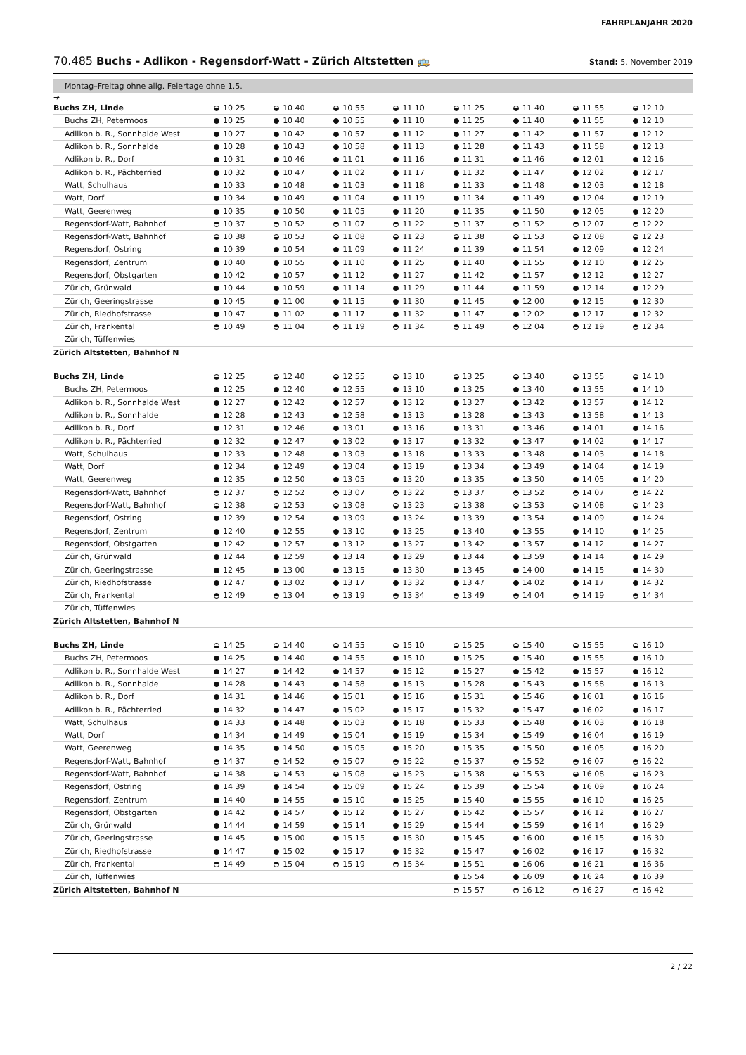FAHRPLANJAHR 2020
70.485 Buchs - Adlikon - Regensdorf-Watt - Zürich Altstetten 🚌 Stand: 5. November 2019
Montag–Freitag ohne allg. Feiertage ohne 1.5.
➔
| Buchs ZH, Linde | 10 25 | 10 40 | 10 55 | 11 10 | 11 25 | 11 40 | 11 55 | 12 10 |
| Buchs ZH, Petermoos | 10 25 | 10 40 | 10 55 | 11 10 | 11 25 | 11 40 | 11 55 | 12 10 |
| Adlikon b. R., Sonnhalde West | 10 27 | 10 42 | 10 57 | 11 12 | 11 27 | 11 42 | 11 57 | 12 12 |
| Adlikon b. R., Sonnhalde | 10 28 | 10 43 | 10 58 | 11 13 | 11 28 | 11 43 | 11 58 | 12 13 |
| Adlikon b. R., Dorf | 10 31 | 10 46 | 11 01 | 11 16 | 11 31 | 11 46 | 12 01 | 12 16 |
| Adlikon b. R., Pächterried | 10 32 | 10 47 | 11 02 | 11 17 | 11 32 | 11 47 | 12 02 | 12 17 |
| Watt, Schulhaus | 10 33 | 10 48 | 11 03 | 11 18 | 11 33 | 11 48 | 12 03 | 12 18 |
| Watt, Dorf | 10 34 | 10 49 | 11 04 | 11 19 | 11 34 | 11 49 | 12 04 | 12 19 |
| Watt, Geerenweg | 10 35 | 10 50 | 11 05 | 11 20 | 11 35 | 11 50 | 12 05 | 12 20 |
| Regensdorf-Watt, Bahnhof | 10 37 | 10 52 | 11 07 | 11 22 | 11 37 | 11 52 | 12 07 | 12 22 |
| Regensdorf-Watt, Bahnhof | 10 38 | 10 53 | 11 08 | 11 23 | 11 38 | 11 53 | 12 08 | 12 23 |
| Regensdorf, Ostring | 10 39 | 10 54 | 11 09 | 11 24 | 11 39 | 11 54 | 12 09 | 12 24 |
| Regensdorf, Zentrum | 10 40 | 10 55 | 11 10 | 11 25 | 11 40 | 11 55 | 12 10 | 12 25 |
| Regensdorf, Obstgarten | 10 42 | 10 57 | 11 12 | 11 27 | 11 42 | 11 57 | 12 12 | 12 27 |
| Zürich, Grünwald | 10 44 | 10 59 | 11 14 | 11 29 | 11 44 | 11 59 | 12 14 | 12 29 |
| Zürich, Geeringstrasse | 10 45 | 11 00 | 11 15 | 11 30 | 11 45 | 12 00 | 12 15 | 12 30 |
| Zürich, Riedhofstrasse | 10 47 | 11 02 | 11 17 | 11 32 | 11 47 | 12 02 | 12 17 | 12 32 |
| Zürich, Frankental | 10 49 | 11 04 | 11 19 | 11 34 | 11 49 | 12 04 | 12 19 | 12 34 |
| Zürich, Tüffenwies | | | | | | | | |
| Zürich Altstetten, Bahnhof N | | | | | | | | |
| Buchs ZH, Linde | 12 25 | 12 40 | 12 55 | 13 10 | 13 25 | 13 40 | 13 55 | 14 10 |
| Buchs ZH, Petermoos | 12 25 | 12 40 | 12 55 | 13 10 | 13 25 | 13 40 | 13 55 | 14 10 |
| Adlikon b. R., Sonnhalde West | 12 27 | 12 42 | 12 57 | 13 12 | 13 27 | 13 42 | 13 57 | 14 12 |
| Adlikon b. R., Sonnhalde | 12 28 | 12 43 | 12 58 | 13 13 | 13 28 | 13 43 | 13 58 | 14 13 |
| Adlikon b. R., Dorf | 12 31 | 12 46 | 13 01 | 13 16 | 13 31 | 13 46 | 14 01 | 14 16 |
| Adlikon b. R., Pächterried | 12 32 | 12 47 | 13 02 | 13 17 | 13 32 | 13 47 | 14 02 | 14 17 |
| Watt, Schulhaus | 12 33 | 12 48 | 13 03 | 13 18 | 13 33 | 13 48 | 14 03 | 14 18 |
| Watt, Dorf | 12 34 | 12 49 | 13 04 | 13 19 | 13 34 | 13 49 | 14 04 | 14 19 |
| Watt, Geerenweg | 12 35 | 12 50 | 13 05 | 13 20 | 13 35 | 13 50 | 14 05 | 14 20 |
| Regensdorf-Watt, Bahnhof | 12 37 | 12 52 | 13 07 | 13 22 | 13 37 | 13 52 | 14 07 | 14 22 |
| Regensdorf-Watt, Bahnhof | 12 38 | 12 53 | 13 08 | 13 23 | 13 38 | 13 53 | 14 08 | 14 23 |
| Regensdorf, Ostring | 12 39 | 12 54 | 13 09 | 13 24 | 13 39 | 13 54 | 14 09 | 14 24 |
| Regensdorf, Zentrum | 12 40 | 12 55 | 13 10 | 13 25 | 13 40 | 13 55 | 14 10 | 14 25 |
| Regensdorf, Obstgarten | 12 42 | 12 57 | 13 12 | 13 27 | 13 42 | 13 57 | 14 12 | 14 27 |
| Zürich, Grünwald | 12 44 | 12 59 | 13 14 | 13 29 | 13 44 | 13 59 | 14 14 | 14 29 |
| Zürich, Geeringstrasse | 12 45 | 13 00 | 13 15 | 13 30 | 13 45 | 14 00 | 14 15 | 14 30 |
| Zürich, Riedhofstrasse | 12 47 | 13 02 | 13 17 | 13 32 | 13 47 | 14 02 | 14 17 | 14 32 |
| Zürich, Frankental | 12 49 | 13 04 | 13 19 | 13 34 | 13 49 | 14 04 | 14 19 | 14 34 |
| Zürich, Tüffenwies | | | | | | | | |
| Zürich Altstetten, Bahnhof N | | | | | | | | |
| Buchs ZH, Linde | 14 25 | 14 40 | 14 55 | 15 10 | 15 25 | 15 40 | 15 55 | 16 10 |
| Buchs ZH, Petermoos | 14 25 | 14 40 | 14 55 | 15 10 | 15 25 | 15 40 | 15 55 | 16 10 |
| Adlikon b. R., Sonnhalde West | 14 27 | 14 42 | 14 57 | 15 12 | 15 27 | 15 42 | 15 57 | 16 12 |
| Adlikon b. R., Sonnhalde | 14 28 | 14 43 | 14 58 | 15 13 | 15 28 | 15 43 | 15 58 | 16 13 |
| Adlikon b. R., Dorf | 14 31 | 14 46 | 15 01 | 15 16 | 15 31 | 15 46 | 16 01 | 16 16 |
| Adlikon b. R., Pächterried | 14 32 | 14 47 | 15 02 | 15 17 | 15 32 | 15 47 | 16 02 | 16 17 |
| Watt, Schulhaus | 14 33 | 14 48 | 15 03 | 15 18 | 15 33 | 15 48 | 16 03 | 16 18 |
| Watt, Dorf | 14 34 | 14 49 | 15 04 | 15 19 | 15 34 | 15 49 | 16 04 | 16 19 |
| Watt, Geerenweg | 14 35 | 14 50 | 15 05 | 15 20 | 15 35 | 15 50 | 16 05 | 16 20 |
| Regensdorf-Watt, Bahnhof | 14 37 | 14 52 | 15 07 | 15 22 | 15 37 | 15 52 | 16 07 | 16 22 |
| Regensdorf-Watt, Bahnhof | 14 38 | 14 53 | 15 08 | 15 23 | 15 38 | 15 53 | 16 08 | 16 23 |
| Regensdorf, Ostring | 14 39 | 14 54 | 15 09 | 15 24 | 15 39 | 15 54 | 16 09 | 16 24 |
| Regensdorf, Zentrum | 14 40 | 14 55 | 15 10 | 15 25 | 15 40 | 15 55 | 16 10 | 16 25 |
| Regensdorf, Obstgarten | 14 42 | 14 57 | 15 12 | 15 27 | 15 42 | 15 57 | 16 12 | 16 27 |
| Zürich, Grünwald | 14 44 | 14 59 | 15 14 | 15 29 | 15 44 | 15 59 | 16 14 | 16 29 |
| Zürich, Geeringstrasse | 14 45 | 15 00 | 15 15 | 15 30 | 15 45 | 16 00 | 16 15 | 16 30 |
| Zürich, Riedhofstrasse | 14 47 | 15 02 | 15 17 | 15 32 | 15 47 | 16 02 | 16 17 | 16 32 |
| Zürich, Frankental | 14 49 | 15 04 | 15 19 | 15 34 | 15 51 | 16 06 | 16 21 | 16 36 |
| Zürich, Tüffenwies | | | | | 15 54 | 16 09 | 16 24 | 16 39 |
| Zürich Altstetten, Bahnhof N | | | | | 15 57 | 16 12 | 16 27 | 16 42 |
2 / 22